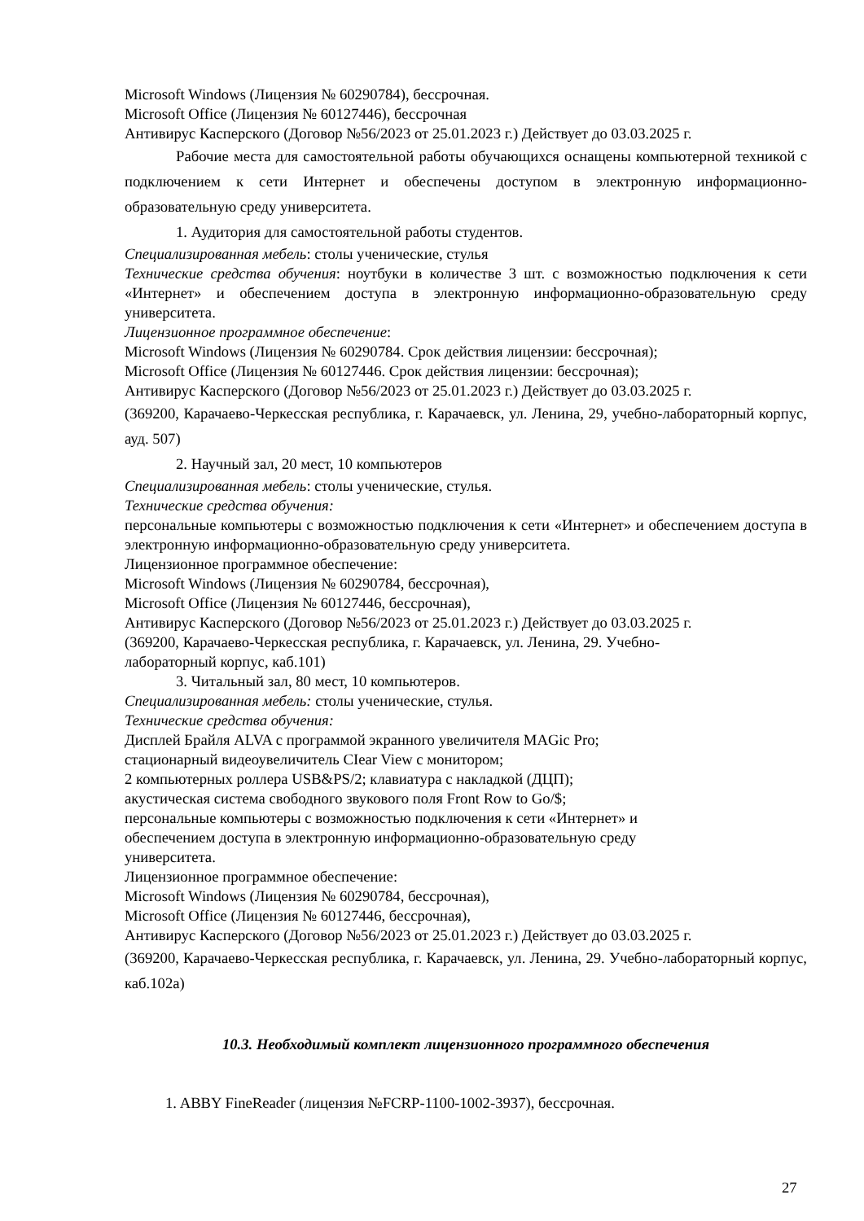Microsoft Windows (Лицензия № 60290784), бессрочная.
Microsoft Office (Лицензия № 60127446), бессрочная
Антивирус Касперского (Договор №56/2023 от 25.01.2023 г.) Действует до 03.03.2025 г.
Рабочие места для самостоятельной работы обучающихся оснащены компьютерной техникой с подключением к сети Интернет и обеспечены доступом в электронную информационно-образовательную среду университета.
1. Аудитория для самостоятельной работы студентов.
Специализированная мебель: столы ученические, стулья
Технические средства обучения: ноутбуки в количестве 3 шт. с возможностью подключения к сети «Интернет» и обеспечением доступа в электронную информационно-образовательную среду университета.
Лицензионное программное обеспечение:
Microsoft Windows (Лицензия № 60290784. Срок действия лицензии: бессрочная);
Microsoft Office (Лицензия № 60127446. Срок действия лицензии: бессрочная);
Антивирус Касперского (Договор №56/2023 от 25.01.2023 г.) Действует до 03.03.2025 г.
(369200, Карачаево-Черкесская республика, г. Карачаевск, ул. Ленина, 29, учебно-лабораторный корпус, ауд. 507)
2. Научный зал, 20 мест, 10 компьютеров
Специализированная мебель: столы ученические, стулья.
Технические средства обучения:
персональные компьютеры с возможностью подключения к сети «Интернет» и обеспечением доступа в электронную информационно-образовательную среду университета.
Лицензионное программное обеспечение:
Microsoft Windows (Лицензия № 60290784, бессрочная),
Microsoft Office (Лицензия № 60127446, бессрочная),
Антивирус Касперского (Договор №56/2023 от 25.01.2023 г.) Действует до 03.03.2025 г.
(369200, Карачаево-Черкесская республика, г. Карачаевск, ул. Ленина, 29. Учебно-
лабораторный корпус, каб.101)
3. Читальный зал, 80 мест, 10 компьютеров.
Специализированная мебель: столы ученические, стулья.
Технические средства обучения:
Дисплей Брайля ALVA с программой экранного увеличителя MAGic Pro;
стационарный видеоувеличитель CIear View с монитором;
2 компьютерных роллера USB&PS/2; клавиатура с накладкой (ДЦП);
акустическая система свободного звукового поля Front Row to Go/$;
персональные компьютеры с возможностью подключения к сети «Интернет» и
обеспечением доступа в электронную информационно-образовательную среду
университета.
Лицензионное программное обеспечение:
Microsoft Windows (Лицензия № 60290784, бессрочная),
Microsoft Office (Лицензия № 60127446, бессрочная),
Антивирус Касперского (Договор №56/2023 от 25.01.2023 г.) Действует до 03.03.2025 г.
(369200, Карачаево-Черкесская республика, г. Карачаевск, ул. Ленина, 29. Учебно-лабораторный корпус, каб.102а)
10.3. Необходимый комплект лицензионного программного обеспечения
1. ABBY FineReader (лицензия №FCRP-1100-1002-3937), бессрочная.
27